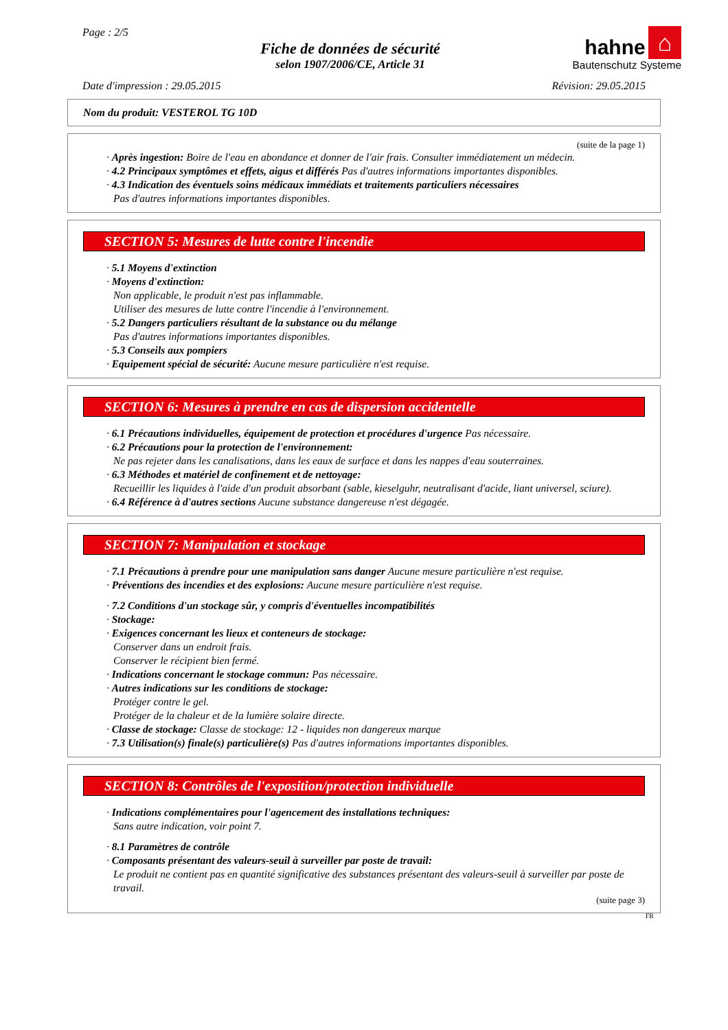Page : 2/5
Fiche de données de sécurité
selon 1907/2006/CE, Article 31
hahne ⌂
Bautenschutz Systeme
Date d'impression : 29.05.2015 Révision: 29.05.2015
Nom du produit: VESTEROL TG 10D
(suite de la page 1)
· Après ingestion: Boire de l'eau en abondance et donner de l'air frais. Consulter immédiatement un médecin.
· 4.2 Principaux symptômes et effets, aigus et différés Pas d'autres informations importantes disponibles.
· 4.3 Indication des éventuels soins médicaux immédiats et traitements particuliers nécessaires
Pas d'autres informations importantes disponibles.
SECTION 5: Mesures de lutte contre l'incendie
· 5.1 Moyens d'extinction
· Moyens d'extinction:
Non applicable, le produit n'est pas inflammable.
Utiliser des mesures de lutte contre l'incendie à l'environnement.
· 5.2 Dangers particuliers résultant de la substance ou du mélange
Pas d'autres informations importantes disponibles.
· 5.3 Conseils aux pompiers
· Equipement spécial de sécurité: Aucune mesure particulière n'est requise.
SECTION 6: Mesures à prendre en cas de dispersion accidentelle
· 6.1 Précautions individuelles, équipement de protection et procédures d'urgence Pas nécessaire.
· 6.2 Précautions pour la protection de l'environnement:
Ne pas rejeter dans les canalisations, dans les eaux de surface et dans les nappes d'eau souterraines.
· 6.3 Méthodes et matériel de confinement et de nettoyage:
Recueillir les liquides à l'aide d'un produit absorbant (sable, kieselguhr, neutralisant d'acide, liant universel, sciure).
· 6.4 Référence à d'autres sections Aucune substance dangereuse n'est dégagée.
SECTION 7: Manipulation et stockage
· 7.1 Précautions à prendre pour une manipulation sans danger Aucune mesure particulière n'est requise.
· Préventions des incendies et des explosions: Aucune mesure particulière n'est requise.
· 7.2 Conditions d'un stockage sûr, y compris d'éventuelles incompatibilités
· Stockage:
· Exigences concernant les lieux et conteneurs de stockage:
Conserver dans un endroit frais.
Conserver le récipient bien fermé.
· Indications concernant le stockage commun: Pas nécessaire.
· Autres indications sur les conditions de stockage:
Protéger contre le gel.
Protéger de la chaleur et de la lumière solaire directe.
· Classe de stockage: Classe de stockage: 12 - liquides non dangereux marque
· 7.3 Utilisation(s) finale(s) particulière(s) Pas d'autres informations importantes disponibles.
SECTION 8: Contrôles de l'exposition/protection individuelle
· Indications complémentaires pour l'agencement des installations techniques:
Sans autre indication, voir point 7.
· 8.1 Paramètres de contrôle
· Composants présentant des valeurs-seuil à surveiller par poste de travail:
Le produit ne contient pas en quantité significative des substances présentant des valeurs-seuil à surveiller par poste de travail.
(suite page 3)
FR